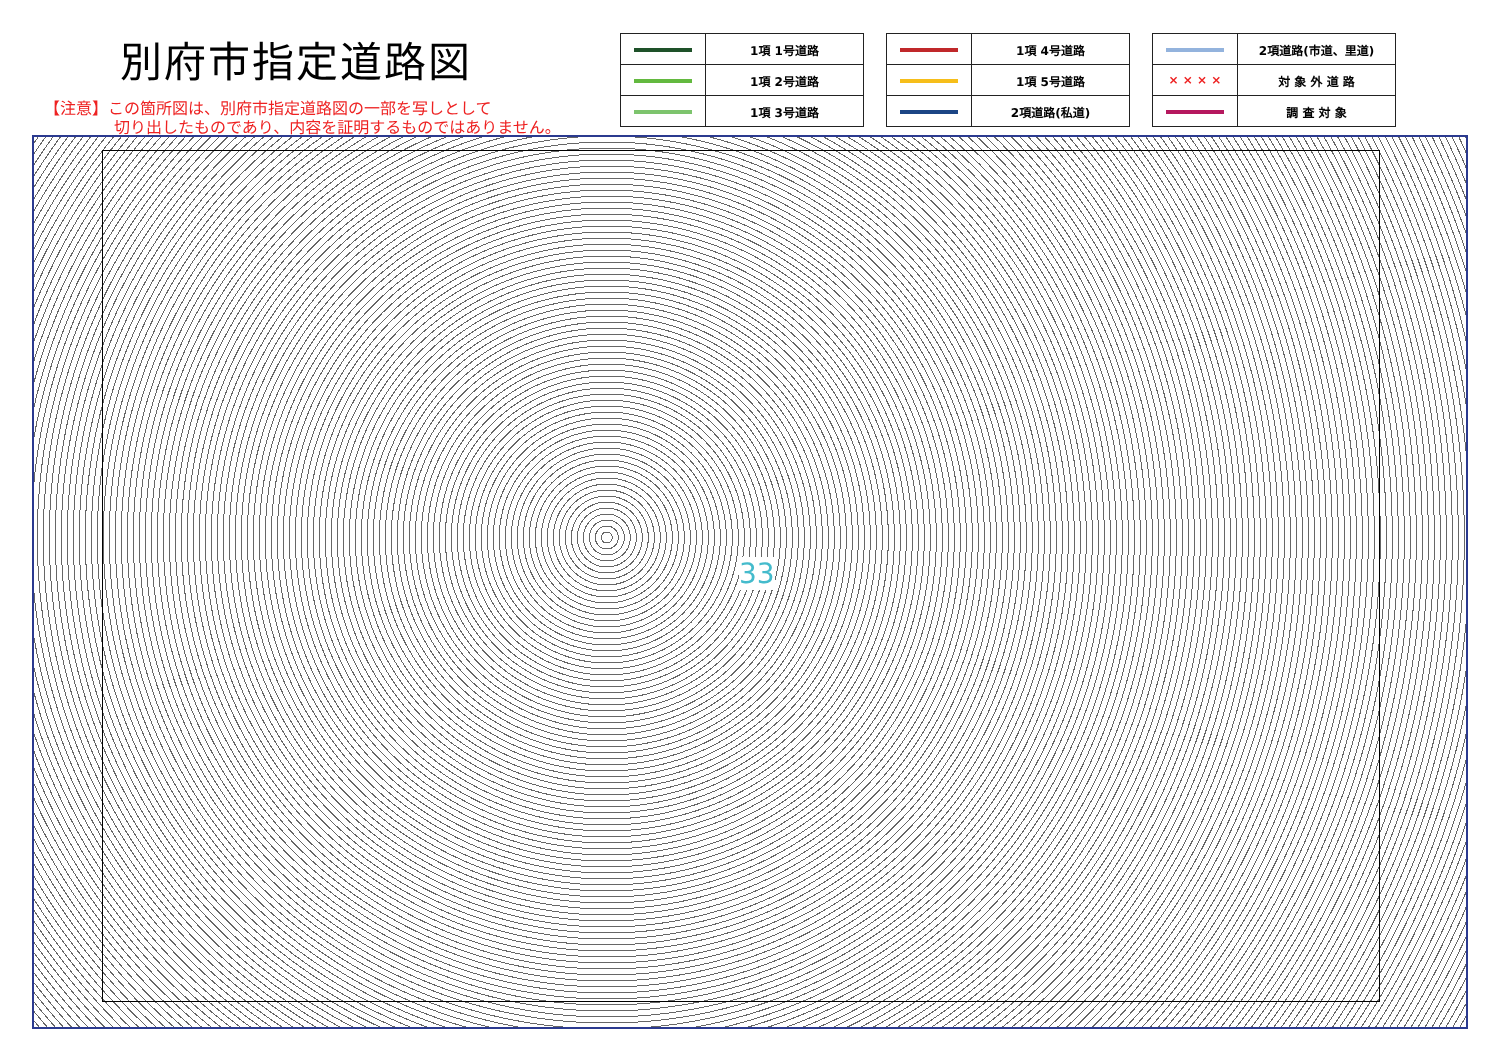別府市指定道路図
【注意】この箇所図は、別府市指定道路図の一部を写しとして
切り出したものであり、内容を証明するものではありません。
| | 1項 1号道路 |
| | 1項 2号道路 |
| | 1項 3号道路 |
| | 1項 4号道路 |
| | 1項 5号道路 |
| | 2項道路(私道) |
| | 2項道路(市道、里道) |
| × × × × | 対 象 外 道 路 |
| | 調 査 対 象 |
33